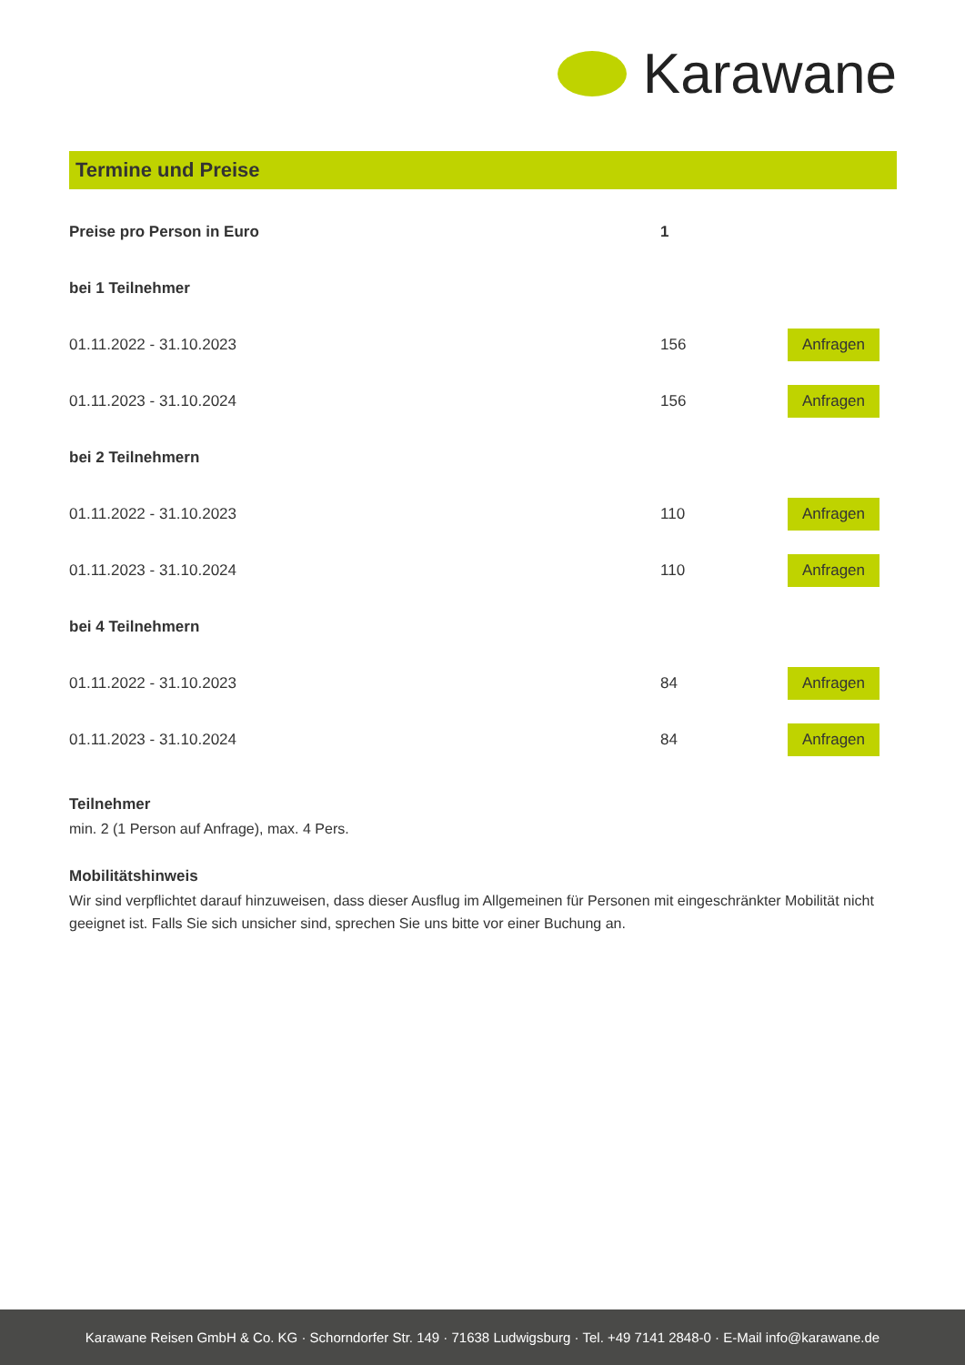Karawane
Termine und Preise
| Preise pro Person in Euro | 1 | |
| --- | --- | --- |
| bei 1 Teilnehmer | | |
| 01.11.2022 - 31.10.2023 | 156 | Anfragen |
| 01.11.2023 - 31.10.2024 | 156 | Anfragen |
| bei 2 Teilnehmern | | |
| 01.11.2022 - 31.10.2023 | 110 | Anfragen |
| 01.11.2023 - 31.10.2024 | 110 | Anfragen |
| bei 4 Teilnehmern | | |
| 01.11.2022 - 31.10.2023 | 84 | Anfragen |
| 01.11.2023 - 31.10.2024 | 84 | Anfragen |
Teilnehmer
min. 2 (1 Person auf Anfrage), max. 4 Pers.
Mobilitätshinweis
Wir sind verpflichtet darauf hinzuweisen, dass dieser Ausflug im Allgemeinen für Personen mit eingeschränkter Mobilität nicht geeignet ist. Falls Sie sich unsicher sind, sprechen Sie uns bitte vor einer Buchung an.
Karawane Reisen GmbH & Co. KG · Schorndorfer Str. 149 · 71638 Ludwigsburg · Tel. +49 7141 2848-0 · E-Mail info@karawane.de